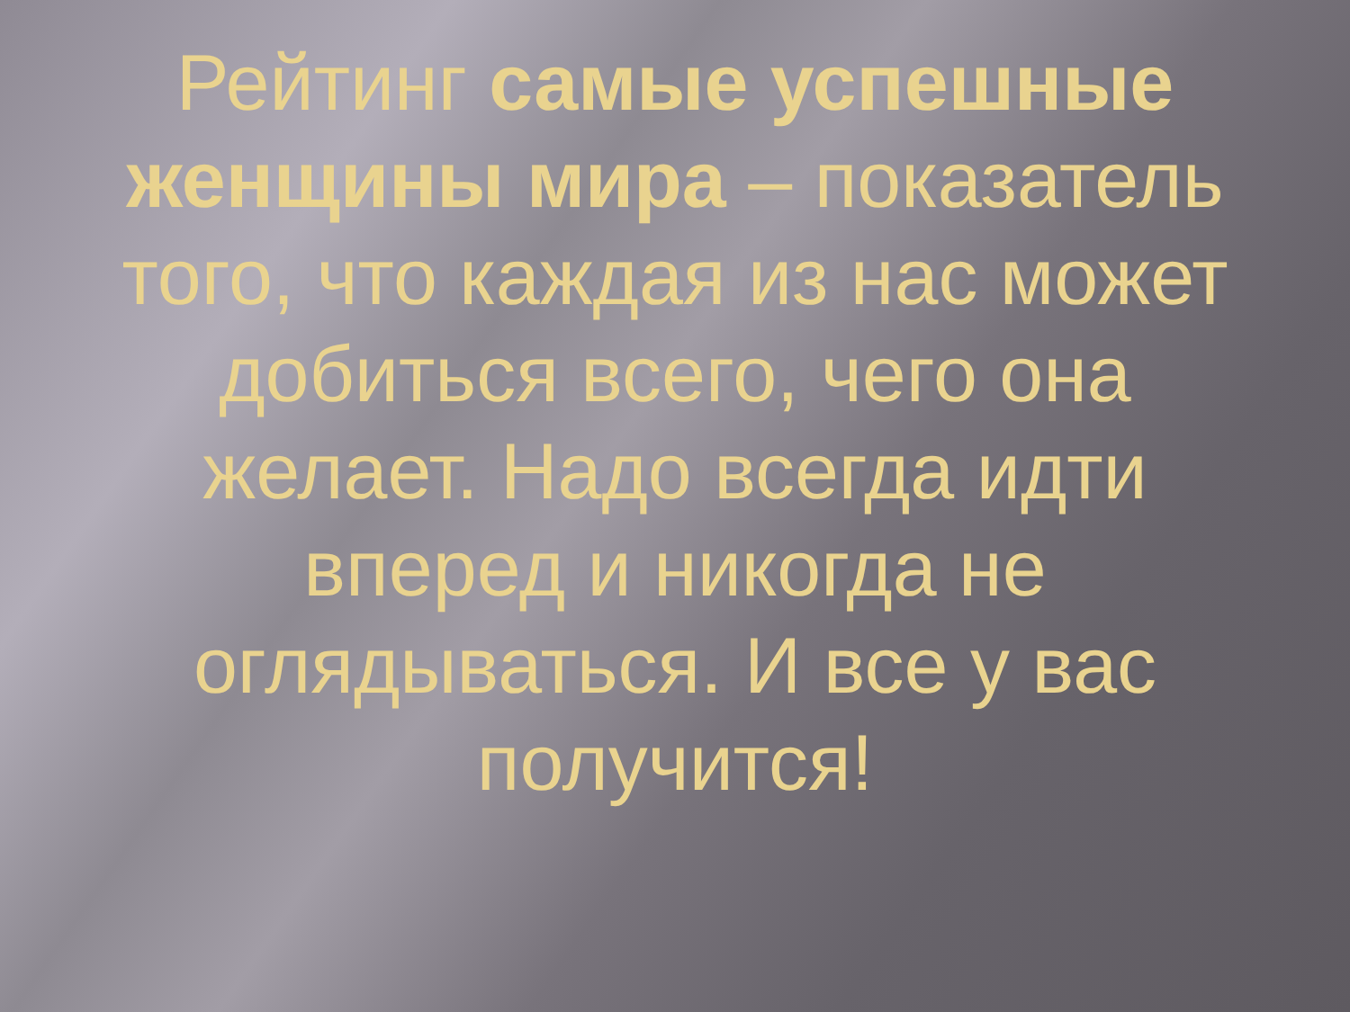Рейтинг самые успешные женщины мира – показатель того, что каждая из нас может добиться всего, чего она желает. Надо всегда идти вперед и никогда не оглядываться. И все у вас получится!